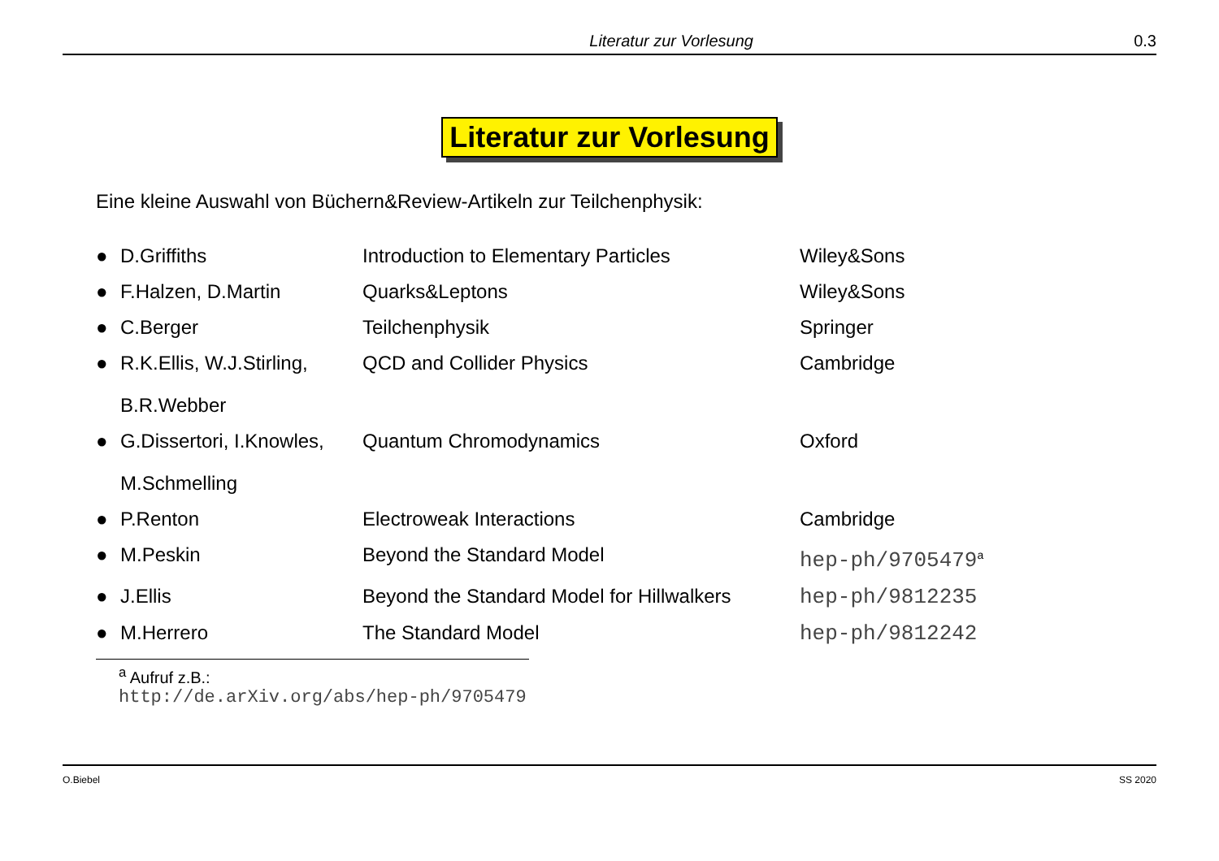Literatur zur Vorlesung 0.3
Literatur zur Vorlesung
Eine kleine Auswahl von Büchern&Review-Artikeln zur Teilchenphysik:
| ● | D.Griffiths | Introduction to Elementary Particles | Wiley&Sons |
| ● | F.Halzen, D.Martin | Quarks&Leptons | Wiley&Sons |
| ● | C.Berger | Teilchenphysik | Springer |
| ● | R.K.Ellis, W.J.Stirling, B.R.Webber | QCD and Collider Physics | Cambridge |
| ● | G.Dissertori, I.Knowles, M.Schmelling | Quantum Chromodynamics | Oxford |
| ● | P.Renton | Electroweak Interactions | Cambridge |
| ● | M.Peskin | Beyond the Standard Model | hep-ph/9705479<sup>a</sup> |
| ● | J.Ellis | Beyond the Standard Model for Hillwalkers | hep-ph/9812235 |
| ● | M.Herrero | The Standard Model | hep-ph/9812242 |
<sup>a</sup> Aufruf z.B.: http://de.arXiv.org/abs/hep-ph/9705479
O.Biebel SS 2020